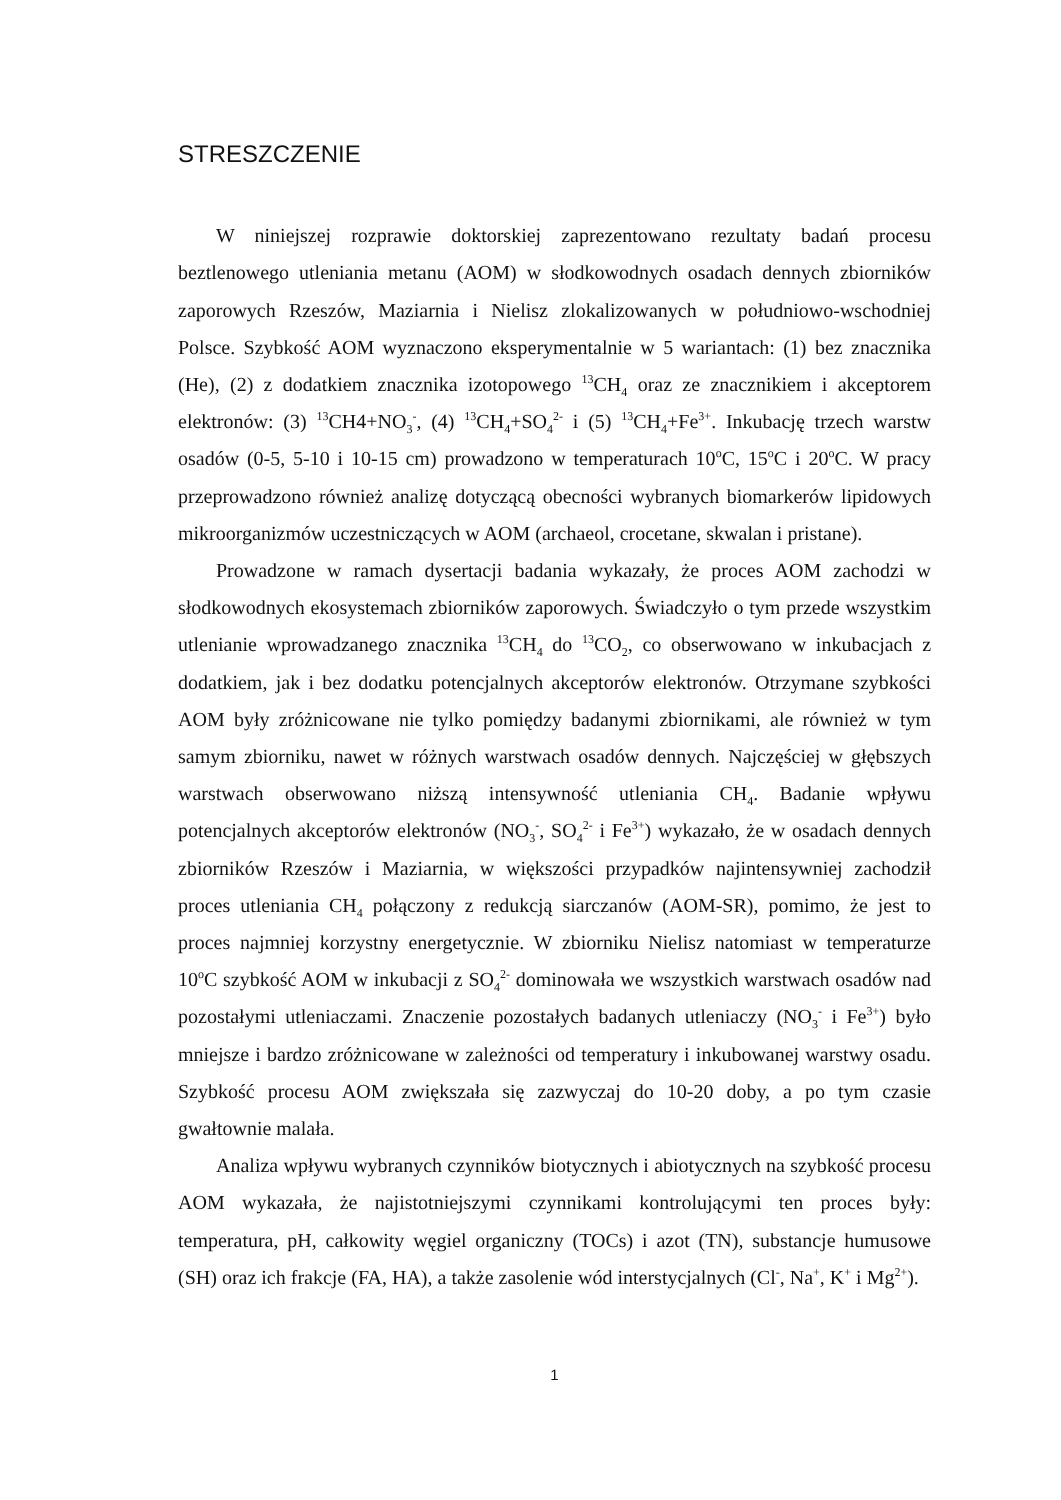STRESZCZENIE
W niniejszej rozprawie doktorskiej zaprezentowano rezultaty badań procesu beztlenowego utleniania metanu (AOM) w słodkowodnych osadach dennych zbiorników zaporowych Rzeszów, Maziarnia i Nielisz zlokalizowanych w południowo-wschodniej Polsce. Szybkość AOM wyznaczono eksperymentalnie w 5 wariantach: (1) bez znacznika (He), (2) z dodatkiem znacznika izotopowego <sup>13</sup>CH<sub>4</sub> oraz ze znacznikiem i akceptorem elektronów: (3) <sup>13</sup>CH4+NO<sub>3</sub><sup>-</sup>, (4) <sup>13</sup>CH<sub>4</sub>+SO<sub>4</sub><sup>2-</sup> i (5) <sup>13</sup>CH<sub>4</sub>+Fe<sup>3+</sup>. Inkubację trzech warstw osadów (0-5, 5-10 i 10-15 cm) prowadzono w temperaturach 10<sup>o</sup>C, 15<sup>o</sup>C i 20<sup>o</sup>C. W pracy przeprowadzono również analizę dotyczącą obecności wybranych biomarkerów lipidowych mikroorganizmów uczestniczących w AOM (archaeol, crocetane, skwalan i pristane).
Prowadzone w ramach dysertacji badania wykazały, że proces AOM zachodzi w słodkowodnych ekosystemach zbiorników zaporowych. Świadczyło o tym przede wszystkim utlenianie wprowadzanego znacznika <sup>13</sup>CH<sub>4</sub> do <sup>13</sup>CO<sub>2</sub>, co obserwowano w inkubacjach z dodatkiem, jak i bez dodatku potencjalnych akceptorów elektronów. Otrzymane szybkości AOM były zróżnicowane nie tylko pomiędzy badanymi zbiornikami, ale również w tym samym zbiorniku, nawet w różnych warstwach osadów dennych. Najczęściej w głębszych warstwach obserwowano niższą intensywność utleniania CH<sub>4</sub>. Badanie wpływu potencjalnych akceptorów elektronów (NO<sub>3</sub><sup>-</sup>, SO<sub>4</sub><sup>2-</sup> i Fe<sup>3+</sup>) wykazało, że w osadach dennych zbiorników Rzeszów i Maziarnia, w większości przypadków najintensywniej zachodził proces utleniania CH<sub>4</sub> połączony z redukcją siarczanów (AOM-SR), pomimo, że jest to proces najmniej korzystny energetycznie. W zbiorniku Nielisz natomiast w temperaturze 10<sup>o</sup>C szybkość AOM w inkubacji z SO<sub>4</sub><sup>2-</sup> dominowała we wszystkich warstwach osadów nad pozostałymi utleniaczami. Znaczenie pozostałych badanych utleniaczy (NO<sub>3</sub><sup>-</sup> i Fe<sup>3+</sup>) było mniejsze i bardzo zróżnicowane w zależności od temperatury i inkubowanej warstwy osadu. Szybkość procesu AOM zwiększała się zazwyczaj do 10-20 doby, a po tym czasie gwałtownie malała.
Analiza wpływu wybranych czynników biotycznych i abiotycznych na szybkość procesu AOM wykazała, że najistotniejszymi czynnikami kontrolującymi ten proces były: temperatura, pH, całkowity węgiel organiczny (TOCs) i azot (TN), substancje humusowe (SH) oraz ich frakcje (FA, HA), a także zasolenie wód interstycjalnych (Cl<sup>-</sup>, Na<sup>+</sup>, K<sup>+</sup> i Mg<sup>2+</sup>).
1